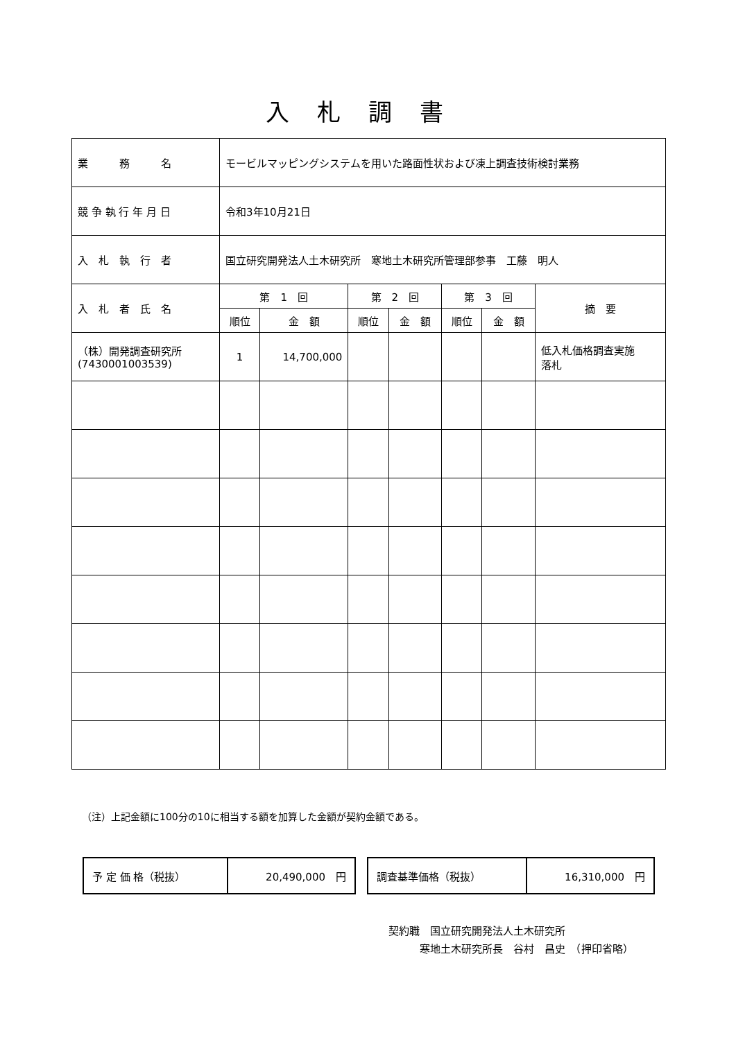入札調書
| 業 務 名 | モービルマッピングシステムを用いた路面性状および凍上調査技術検討業務 | | | | | | |
| 競 争 執 行 年 月 日 | 令和3年10月21日 | | | | | | |
| 入 札 執 行 者 | 国立研究開発法人土木研究所 寒地土木研究所管理部参事 工藤 明人 | | | | | | |
| 入 札 者 氏 名 | 第 1 回 | | 第 2 回 | | 第 3 回 | | 摘 要 |
| | 順位 | 金 額 | 順位 | 金 額 | 順位 | 金 額 | |
| （株）開発調査研究所 (7430001003539) | 1 | 14,700,000 | | | | | 低入札価格調査実施 落札 |
（注）上記金額に100分の10に相当する額を加算した金額が契約金額である。
| 予 定 価 格（税抜） | 20,490,000 円 |
| 調査基準価格（税抜） | 16,310,000 円 |
契約職　国立研究開発法人土木研究所
　　　寒地土木研究所長　谷村　昌史　（押印省略）